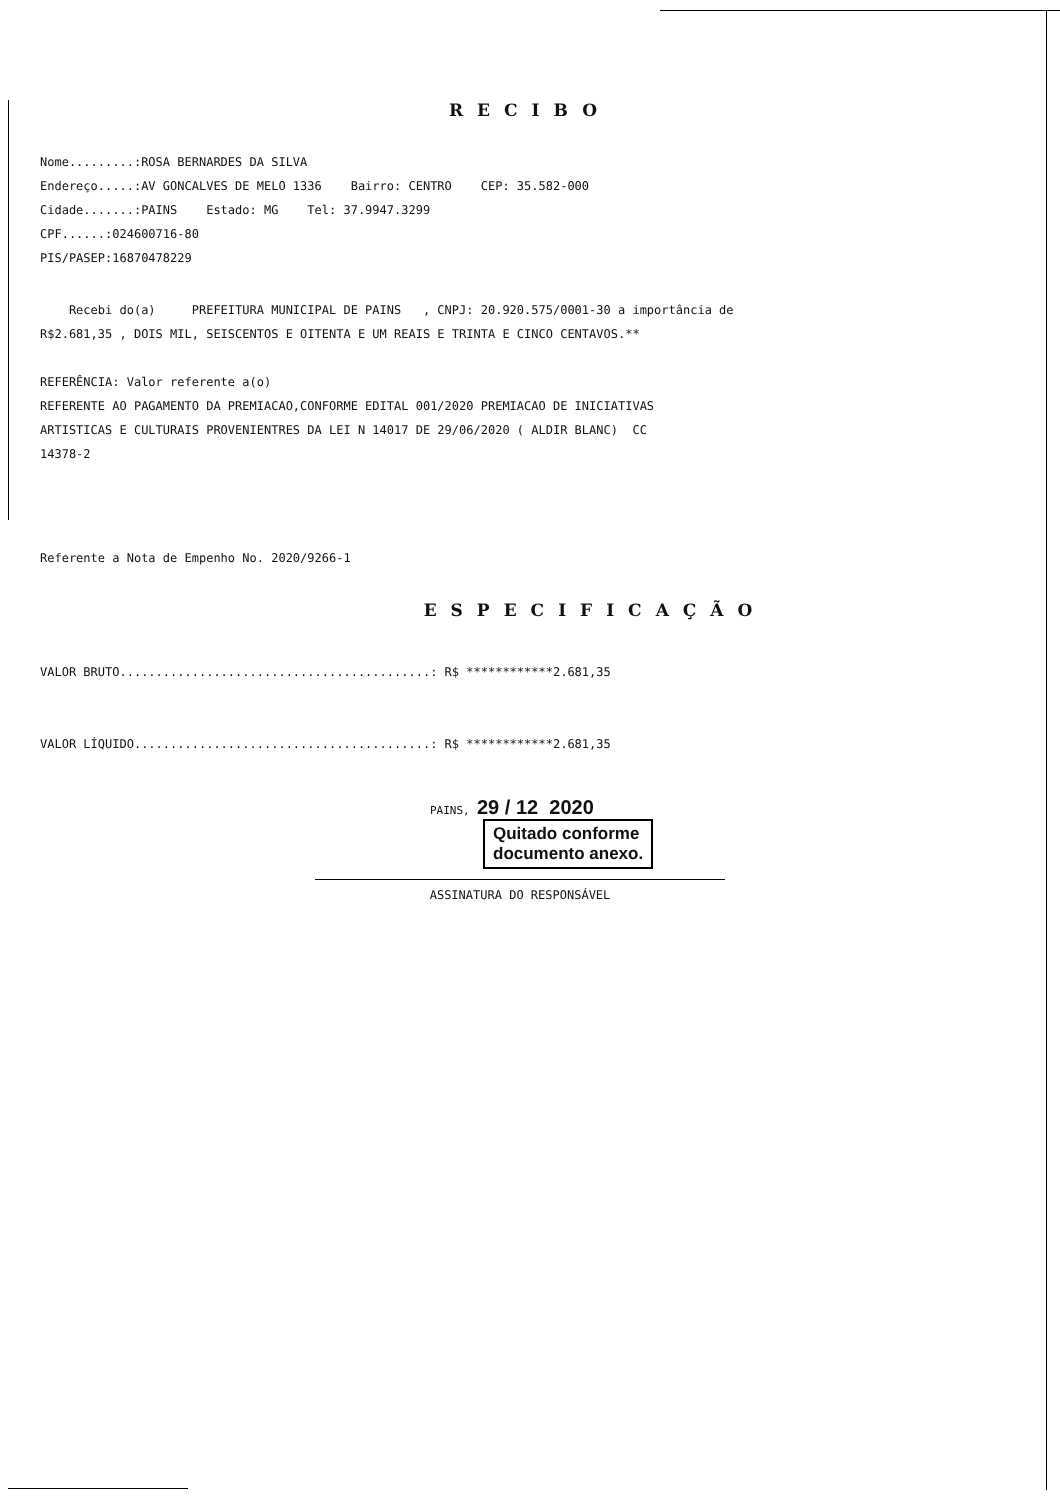RECIBO
Nome.........:ROSA BERNARDES DA SILVA
Endereço.....:AV GONCALVES DE MELO 1336 Bairro: CENTRO CEP: 35.582-000
Cidade.......:PAINS Estado: MG Tel: 37.9947.3299
CPF......:024600716-80
PIS/PASEP:16870478229
Recebi do(a) PREFEITURA MUNICIPAL DE PAINS , CNPJ: 20.920.575/0001-30 a importância de
R$2.681,35 , DOIS MIL, SEISCENTOS E OITENTA E UM REAIS E TRINTA E CINCO CENTAVOS.**
REFERÊNCIA: Valor referente a(o)
REFERENTE AO PAGAMENTO DA PREMIACAO,CONFORME EDITAL 001/2020 PREMIACAO DE INICIATIVAS
ARTISTICAS E CULTURAIS PROVENIENTRES DA LEI N 14017 DE 29/06/2020 ( ALDIR BLANC) CC
14378-2
Referente a Nota de Empenho No. 2020/9266-1
ESPECIFICAÇÃO
VALOR BRUTO...........................................: R$ ************2.681,35
VALOR LÍQUIDO.........................................: R$ ************2.681,35
PAINS, 29 / 12 2020
Quitado conforme
documento anexo.
ASSINATURA DO RESPONSÁVEL